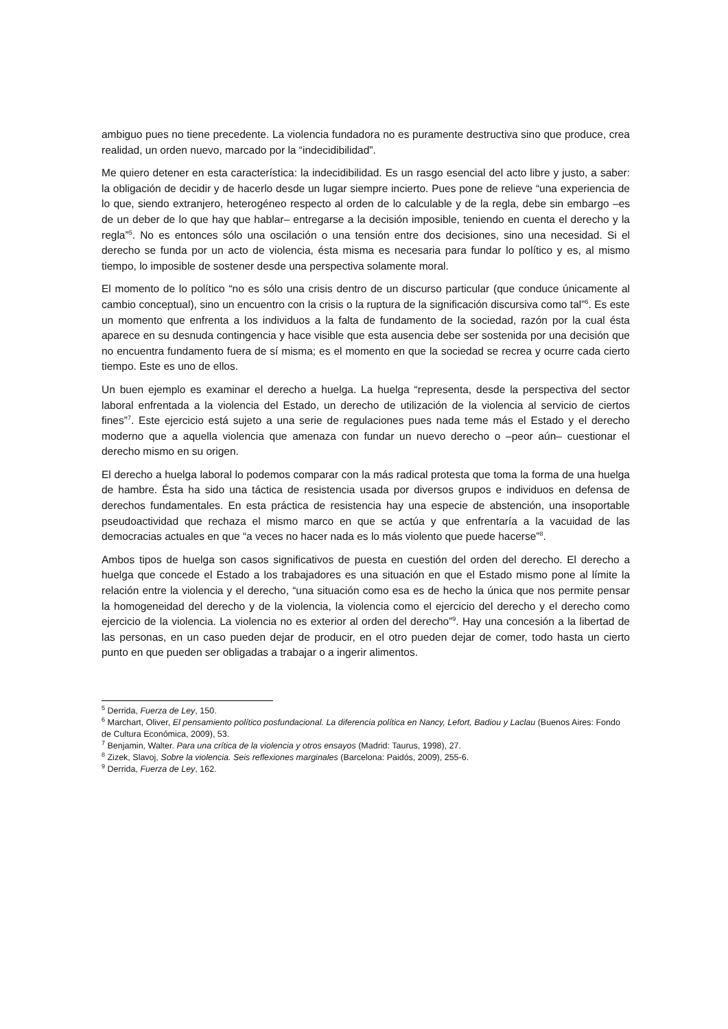ambiguo pues no tiene precedente. La violencia fundadora no es puramente destructiva sino que produce, crea realidad, un orden nuevo, marcado por la “indecidibilidad”.
Me quiero detener en esta característica: la indecidibilidad. Es un rasgo esencial del acto libre y justo, a saber: la obligación de decidir y de hacerlo desde un lugar siempre incierto. Pues pone de relieve “una experiencia de lo que, siendo extranjero, heterogéneo respecto al orden de lo calculable y de la regla, debe sin embargo –es de un deber de lo que hay que hablar– entregarse a la decisión imposible, teniendo en cuenta el derecho y la regla”<sup>5</sup>. No es entonces sólo una oscilación o una tensión entre dos decisiones, sino una necesidad. Si el derecho se funda por un acto de violencia, ésta misma es necesaria para fundar lo político y es, al mismo tiempo, lo imposible de sostener desde una perspectiva solamente moral.
El momento de lo político “no es sólo una crisis dentro de un discurso particular (que conduce únicamente al cambio conceptual), sino un encuentro con la crisis o la ruptura de la significación discursiva como tal”<sup>6</sup>. Es este un momento que enfrenta a los individuos a la falta de fundamento de la sociedad, razón por la cual ésta aparece en su desnuda contingencia y hace visible que esta ausencia debe ser sostenida por una decisión que no encuentra fundamento fuera de sí misma; es el momento en que la sociedad se recrea y ocurre cada cierto tiempo. Este es uno de ellos.
Un buen ejemplo es examinar el derecho a huelga. La huelga “representa, desde la perspectiva del sector laboral enfrentada a la violencia del Estado, un derecho de utilización de la violencia al servicio de ciertos fines”<sup>7</sup>. Este ejercicio está sujeto a una serie de regulaciones pues nada teme más el Estado y el derecho moderno que a aquella violencia que amenaza con fundar un nuevo derecho o –peor aún– cuestionar el derecho mismo en su origen.
El derecho a huelga laboral lo podemos comparar con la más radical protesta que toma la forma de una huelga de hambre. Ésta ha sido una táctica de resistencia usada por diversos grupos e individuos en defensa de derechos fundamentales. En esta práctica de resistencia hay una especie de abstención, una insoportable pseudoactividad que rechaza el mismo marco en que se actúa y que enfrentaría a la vacuidad de las democracias actuales en que “a veces no hacer nada es lo más violento que puede hacerse”<sup>8</sup>.
Ambos tipos de huelga son casos significativos de puesta en cuestión del orden del derecho. El derecho a huelga que concede el Estado a los trabajadores es una situación en que el Estado mismo pone al límite la relación entre la violencia y el derecho, “una situación como esa es de hecho la única que nos permite pensar la homogeneidad del derecho y de la violencia, la violencia como el ejercicio del derecho y el derecho como ejercicio de la violencia. La violencia no es exterior al orden del derecho”<sup>9</sup>. Hay una concesión a la libertad de las personas, en un caso pueden dejar de producir, en el otro pueden dejar de comer, todo hasta un cierto punto en que pueden ser obligadas a trabajar o a ingerir alimentos.
<sup>5</sup> Derrida, Fuerza de Ley, 150.
<sup>6</sup> Marchart, Oliver, El pensamiento político posfundacional. La diferencia política en Nancy, Lefort, Badiou y Laclau (Buenos Aires: Fondo de Cultura Económica, 2009), 53.
<sup>7</sup> Benjamin, Walter. Para una crítica de la violencia y otros ensayos (Madrid: Taurus, 1998), 27.
<sup>8</sup> Zizek, Slavoj, Sobre la violencia. Seis reflexiones marginales (Barcelona: Paidós, 2009), 255-6.
<sup>9</sup> Derrida, Fuerza de Ley, 162.